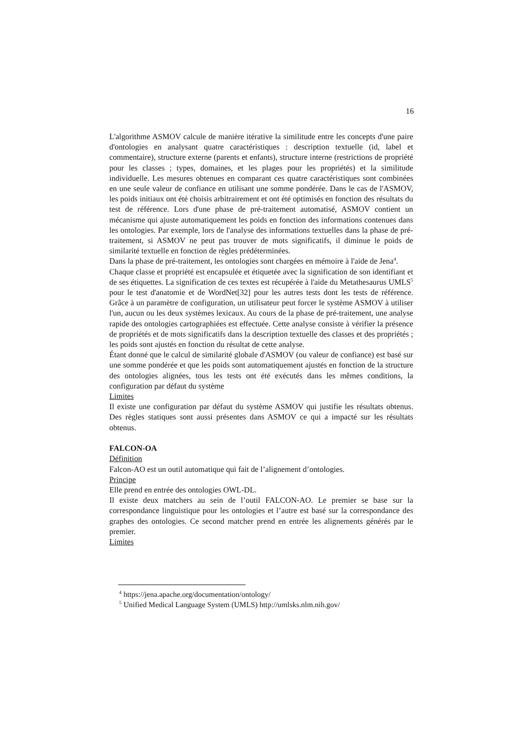16
L'algorithme ASMOV calcule de manière itérative la similitude entre les concepts d'une paire d'ontologies en analysant quatre caractéristiques : description textuelle (id, label et commentaire), structure externe (parents et enfants), structure interne (restrictions de propriété pour les classes ; types, domaines, et les plages pour les propriétés) et la similitude individuelle. Les mesures obtenues en comparant ces quatre caractéristiques sont combinées en une seule valeur de confiance en utilisant une somme pondérée. Dans le cas de l'ASMOV, les poids initiaux ont été choisis arbitrairement et ont été optimisés en fonction des résultats du test de référence. Lors d'une phase de pré-traitement automatisé, ASMOV contient un mécanisme qui ajuste automatiquement les poids en fonction des informations contenues dans les ontologies. Par exemple, lors de l'analyse des informations textuelles dans la phase de pré-traitement, si ASMOV ne peut pas trouver de mots significatifs, il diminue le poids de similarité textuelle en fonction de règles prédéterminées.
Dans la phase de pré-traitement, les ontologies sont chargées en mémoire à l'aide de Jena<sup>4</sup>.
Chaque classe et propriété est encapsulée et étiquetée avec la signification de son identifiant et de ses étiquettes. La signification de ces textes est récupérée à l'aide du Metathesaurus UMLS<sup>5</sup> pour le test d'anatomie et de WordNet[32] pour les autres tests dont les tests de référence. Grâce à un paramètre de configuration, un utilisateur peut forcer le système ASMOV à utiliser l'un, aucun ou les deux systèmes lexicaux. Au cours de la phase de pré-traitement, une analyse rapide des ontologies cartographiées est effectuée. Cette analyse consiste à vérifier la présence de propriétés et de mots significatifs dans la description textuelle des classes et des propriétés ; les poids sont ajustés en fonction du résultat de cette analyse.
Étant donné que le calcul de similarité globale d'ASMOV (ou valeur de confiance) est basé sur une somme pondérée et que les poids sont automatiquement ajustés en fonction de la structure des ontologies alignées, tous les tests ont été exécutés dans les mêmes conditions, la configuration par défaut du système
Limites
Il existe une configuration par défaut du système ASMOV qui justifie les résultats obtenus. Des règles statiques sont aussi présentes dans ASMOV ce qui a impacté sur les résultats obtenus.
FALCON-OA
Définition
Falcon-AO est un outil automatique qui fait de l’alignement d’ontologies.
Principe
Elle prend en entrée des ontologies OWL-DL.
Il existe deux matchers au sein de l’outil FALCON-AO. Le premier se base sur la correspondance linguistique pour les ontologies et l’autre est basé sur la correspondance des graphes des ontologies. Ce second matcher prend en entrée les alignements générés par le premier.
Limites
<sup>4</sup> https://jena.apache.org/documentation/ontology/
<sup>5</sup> Unified Medical Language System (UMLS) http://umlsks.nlm.nih.gov/